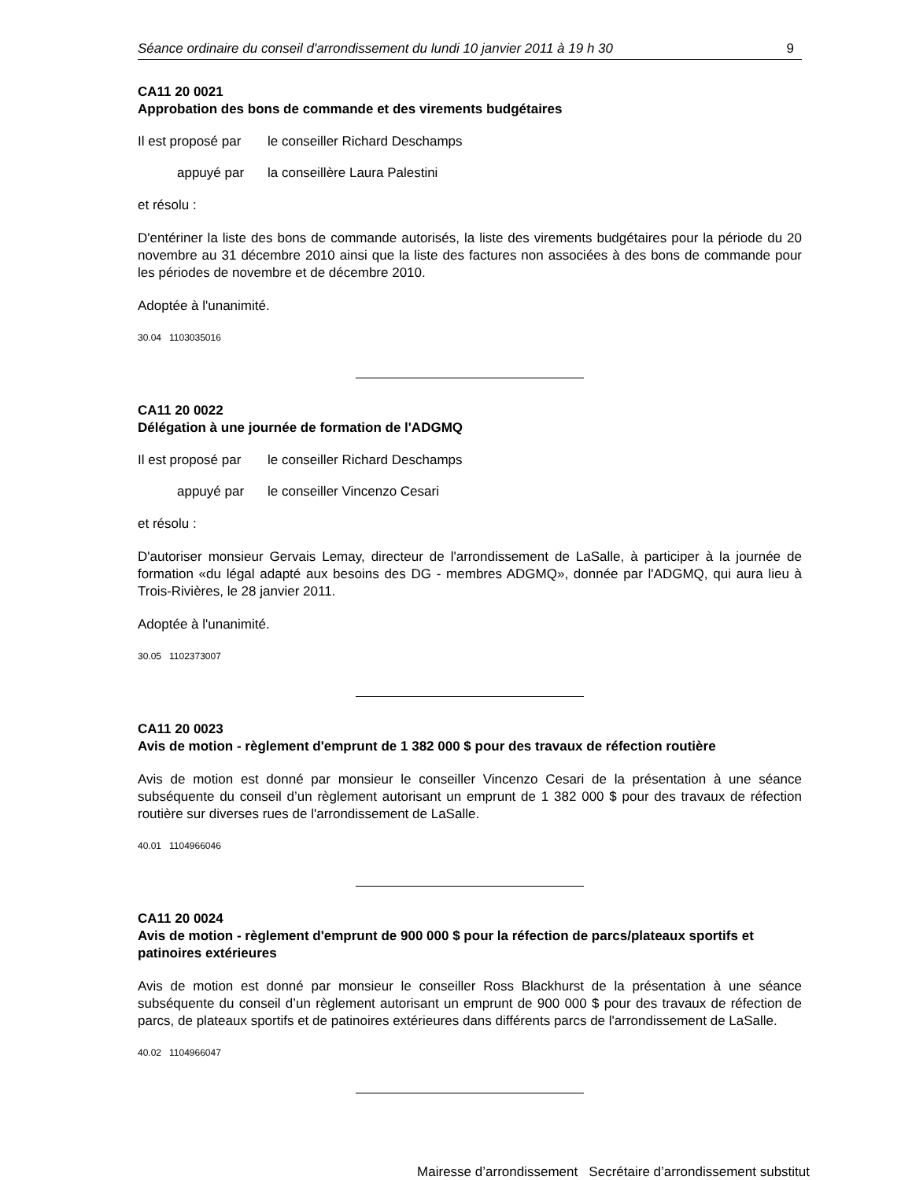Séance ordinaire du conseil d'arrondissement du lundi 10 janvier 2011 à 19 h 30 9
CA11 20 0021
Approbation des bons de commande et des virements budgétaires
Il est proposé par le conseiller Richard Deschamps
appuyé par la conseillère Laura Palestini
et résolu :
D'entériner la liste des bons de commande autorisés, la liste des virements budgétaires pour la période du 20 novembre au 31 décembre 2010 ainsi que la liste des factures non associées à des bons de commande pour les périodes de novembre et de décembre 2010.
Adoptée à l'unanimité.
30.04 1103035016
CA11 20 0022
Délégation à une journée de formation de l'ADGMQ
Il est proposé par le conseiller Richard Deschamps
appuyé par le conseiller Vincenzo Cesari
et résolu :
D'autoriser monsieur Gervais Lemay, directeur de l'arrondissement de LaSalle, à participer à la journée de formation «du légal adapté aux besoins des DG - membres ADGMQ», donnée par l'ADGMQ, qui aura lieu à Trois-Rivières, le 28 janvier 2011.
Adoptée à l'unanimité.
30.05 1102373007
CA11 20 0023
Avis de motion - règlement d'emprunt de 1 382 000 $ pour des travaux de réfection routière
Avis de motion est donné par monsieur le conseiller Vincenzo Cesari de la présentation à une séance subséquente du conseil d’un règlement autorisant un emprunt de 1 382 000 $ pour des travaux de réfection routière sur diverses rues de l'arrondissement de LaSalle.
40.01 1104966046
CA11 20 0024
Avis de motion - règlement d'emprunt de 900 000 $ pour la réfection de parcs/plateaux sportifs et patinoires extérieures
Avis de motion est donné par monsieur le conseiller Ross Blackhurst de la présentation à une séance subséquente du conseil d’un règlement autorisant un emprunt de 900 000 $ pour des travaux de réfection de parcs, de plateaux sportifs et de patinoires extérieures dans différents parcs de l'arrondissement de LaSalle.
40.02 1104966047
Mairesse d’arrondissement Secrétaire d’arrondissement substitut